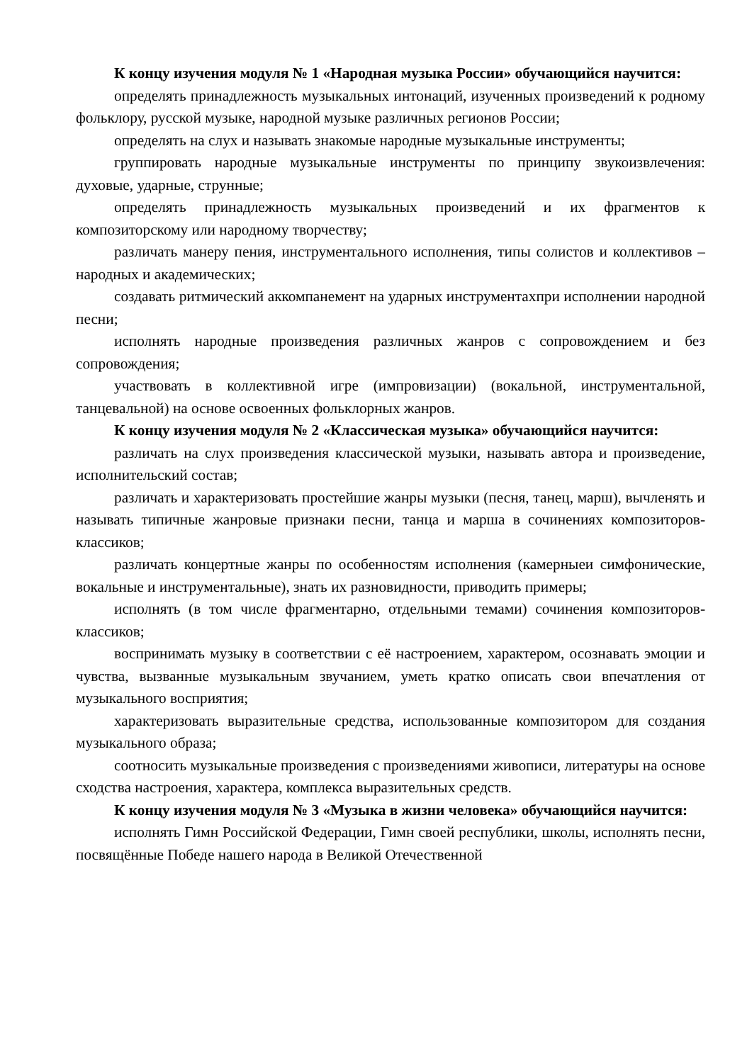К концу изучения модуля № 1 «Народная музыка России» обучающийся научится:
определять принадлежность музыкальных интонаций, изученных произведений к родному фольклору, русской музыке, народной музыке различных регионов России;
определять на слух и называть знакомые народные музыкальные инструменты;
группировать народные музыкальные инструменты по принципу звукоизвлечения: духовые, ударные, струнные;
определять принадлежность музыкальных произведений и их фрагментов к композиторскому или народному творчеству;
различать манеру пения, инструментального исполнения, типы солистов и коллективов – народных и академических;
создавать ритмический аккомпанемент на ударных инструментахпри исполнении народной песни;
исполнять народные произведения различных жанров с сопровождением и без сопровождения;
участвовать в коллективной игре (импровизации) (вокальной, инструментальной, танцевальной) на основе освоенных фольклорных жанров.
К концу изучения модуля № 2 «Классическая музыка» обучающийся научится:
различать на слух произведения классической музыки, называть автора и произведение, исполнительский состав;
различать и характеризовать простейшие жанры музыки (песня, танец, марш), вычленять и называть типичные жанровые признаки песни, танца и марша в сочинениях композиторов-классиков;
различать концертные жанры по особенностям исполнения (камерныеи симфонические, вокальные и инструментальные), знать их разновидности, приводить примеры;
исполнять (в том числе фрагментарно, отдельными темами) сочинения композиторов-классиков;
воспринимать музыку в соответствии с её настроением, характером, осознавать эмоции и чувства, вызванные музыкальным звучанием, уметь кратко описать свои впечатления от музыкального восприятия;
характеризовать выразительные средства, использованные композитором для создания музыкального образа;
соотносить музыкальные произведения с произведениями живописи, литературы на основе сходства настроения, характера, комплекса выразительных средств.
К концу изучения модуля № 3 «Музыка в жизни человека» обучающийся научится:
исполнять Гимн Российской Федерации, Гимн своей республики, школы, исполнять песни, посвящённые Победе нашего народа в Великой Отечественной